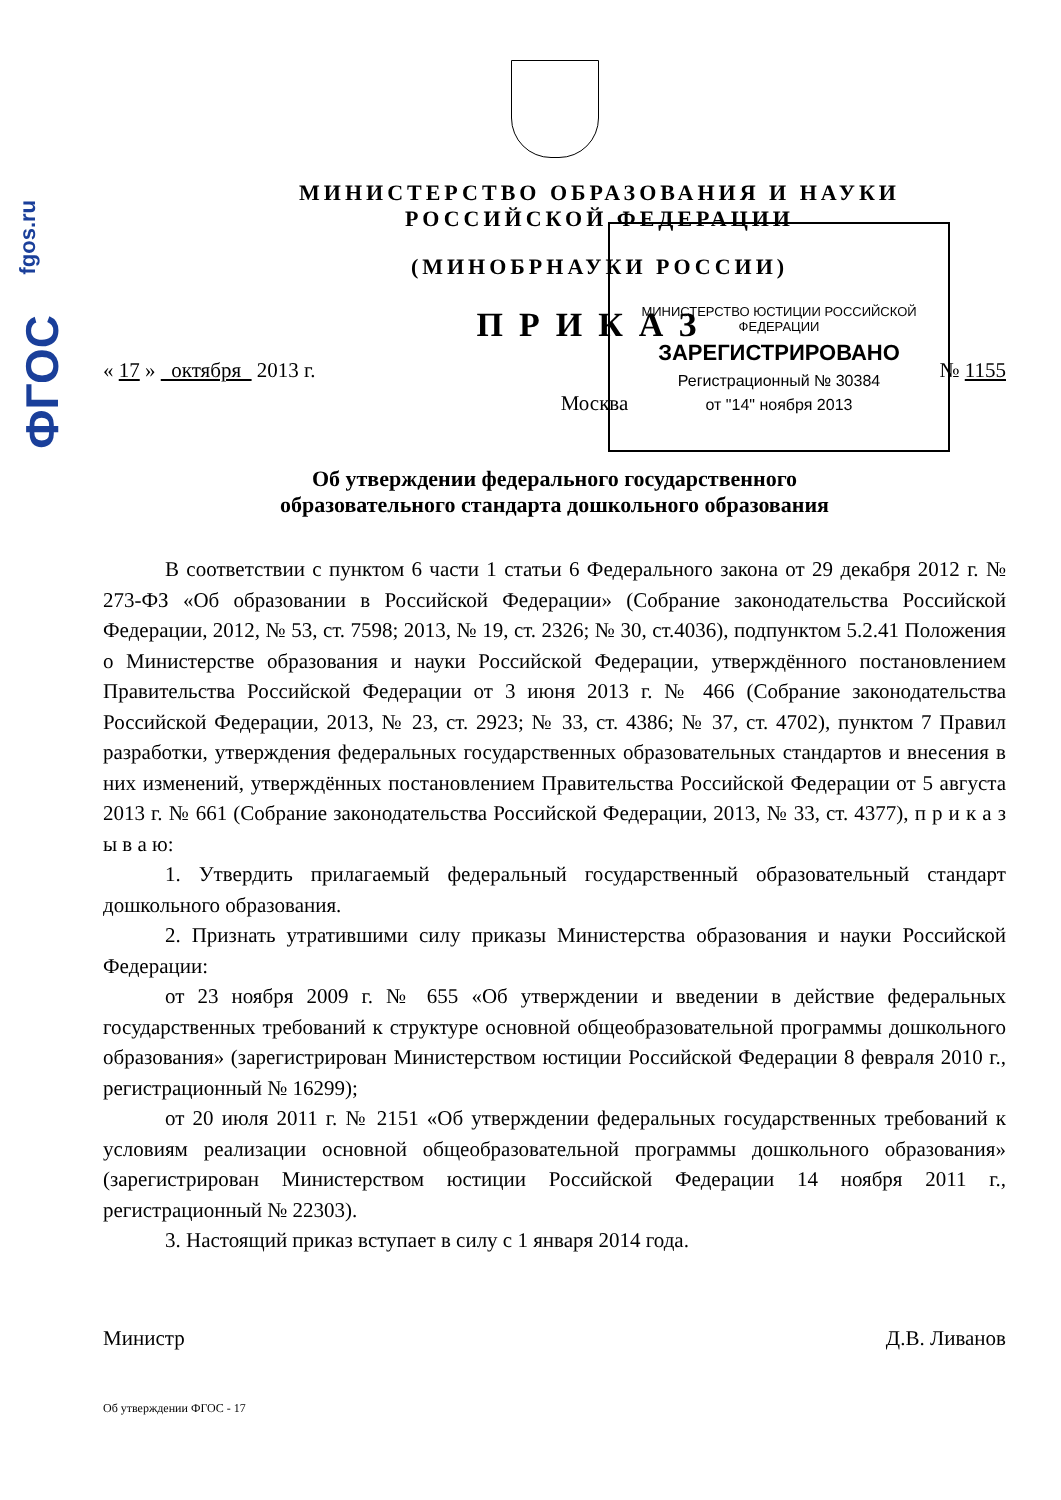fgos.ru
ФГОС
МИНИСТЕРСТВО ЮСТИЦИИ РОССИЙСКОЙ ФЕДЕРАЦИИ
ЗАРЕГИСТРИРОВАНО
Регистрационный № 30384
от "14" ноября 2013
МИНИСТЕРСТВО ОБРАЗОВАНИЯ И НАУКИ
РОССИЙСКОЙ ФЕДЕРАЦИИ
(МИНОБРНАУКИ РОССИИ)
ПРИКАЗ
« 17 » октября 2013 г. № 1155
Москва
Об утверждении федерального государственного
образовательного стандарта дошкольного образования
В соответствии с пунктом 6 части 1 статьи 6 Федерального закона от 29 декабря 2012 г. № 273-ФЗ «Об образовании в Российской Федерации» (Собрание законодательства Российской Федерации, 2012, № 53, ст. 7598; 2013, № 19, ст. 2326; № 30, ст.4036), подпунктом 5.2.41 Положения о Министерстве образования и науки Российской Федерации, утверждённого постановлением Правительства Российской Федерации от 3 июня 2013 г. № 466 (Собрание законодательства Российской Федерации, 2013, № 23, ст. 2923; № 33, ст. 4386; № 37, ст. 4702), пунктом 7 Правил разработки, утверждения федеральных государственных образовательных стандартов и внесения в них изменений, утверждённых постановлением Правительства Российской Федерации от 5 августа 2013 г. № 661 (Собрание законодательства Российской Федерации, 2013, № 33, ст. 4377), п р и к а з ы в а ю:
1. Утвердить прилагаемый федеральный государственный образовательный стандарт дошкольного образования.
2. Признать утратившими силу приказы Министерства образования и науки Российской Федерации:
от 23 ноября 2009 г. № 655 «Об утверждении и введении в действие федеральных государственных требований к структуре основной общеобразовательной программы дошкольного образования» (зарегистрирован Министерством юстиции Российской Федерации 8 февраля 2010 г., регистрационный № 16299);
от 20 июля 2011 г. № 2151 «Об утверждении федеральных государственных требований к условиям реализации основной общеобразовательной программы дошкольного образования» (зарегистрирован Министерством юстиции Российской Федерации 14 ноября 2011 г., регистрационный № 22303).
3. Настоящий приказ вступает в силу с 1 января 2014 года.
Министр Д.В. Ливанов
Об утверждении ФГОС - 17